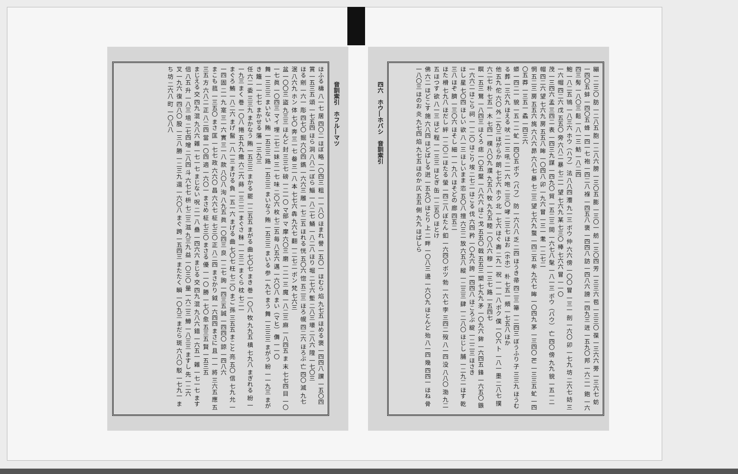ほふる 檮 八一七 居 四〇二 ほぼ 略 一〇四三 粗 一一八〇 ほまれ 譽 一五〇一 ほむら 焰 九七五 ほめる 褒 一四四八 讃 一五〇四 賞 一五三五 頌 一七五四 ほら 洞 八八二 ぼら 鯔 一八二七 鯒 一八二八 ほり 堀 二七六 塹 二八三 壕 二八六 隍 一七〇三
ほる 剜 一六一 彫 四七〇 掘 六〇四 鐫 一六六三 雕 一七二五 ほれる 恍 五〇六 惚 五二三 ほろ 幌 四二六 ほろぶ 亡 四〇 滅 九七 泯 八六九 ホン 体 七〇 奔 三一七 畚 三一八 本 七七六 犇 九六七 翻 一二七二 ボン 梵 七六三
盆 一〇〇三 盜 九三三 ほんど 封 三三七 磅 一二一〇 マ部 マ 摩 六〇三 磨 一二一三 魔 一八二三 麻 一八四五 ま 末 七七四 目 一〇一七 眞 一〇四三 マイ 埋 二七二 妹 三一七 味 二〇六 枚 七二五 毎 八五六 邁 一六〇八 まい（マヒ） 儛 一一〇
舞 一三三三 まいない 賄 一五三三 路 一五三三 まいなう 賄 一五三三 まいる 参 一九七 まう 舞 一三三三 まがう 紛 一一九三 まがき 籬 一一七七 まかせる 藩 一三九三
任 六二 委 三三九 まかなう 賄 一五三三 まかる 罷 一二五五 まがる 曲 七〇七 まき 巻 一〇八 牧 九九五 槙 七九八 まぎれる 紛 一一九三 まく 巻 一〇八 捲 五九九 撒 六二六 蒔 一三二二 まぐさ 秣 一一三二 まくら 枕 七二一
まぐろ 鮪 一八二六 まげ 髷 一八一三 まける 負 一五一六 まげる 曲 七〇七 枉 七二〇 まご 孫 三五五 まこと 亮 五〇 信 七九 允 一一四 固 二一九 寔 三一六 實 三一八 款 八〇八 洵 八九五 眞 一〇四三 良 一二七 詢 一四三五 誠 一四四〇 諒 一四八六
まこも 菰 一三五〇 まさ 匡 一七七 政 六六〇 昌 六六七 柾 七三〇 正 八二四 まさかり 鉞 一六四四 まさに 且 一一 將 三六五 應 五三五 方 六八二 正 八二四 當 一〇四 適 一六〇一 まさめ 柾 七三〇 まさる 優 一一〇 勝 一七〇 愈 五三五 賢 一五三五
まじえる 交 四九 混 九八六 雜 一七一七 まじない 呪 二一八 蠱 一四六六 まじる 交 四九 混 九八六 錯 一六五一 雜 一七一七 ます
倍 八五 升 一八三 培 二七四 增 二八四 斗 六七七 枡 七二三 滋 九三九 益 一〇三〇 量 一六二三 鱒 一八三三 ますし 先 一二六
叉 一九六 復 四八〇 股 一三八 勝 一二三九 還 一六〇八 まぐ 跨 一五四三 またたく 瞬 一〇九三 まだら 斑 六八〇 駁 一七九一 まち 坊 二六八 町 一〇八八
音訓索引　ホフル―マツ
四六　ホウ―ホバシ　音訓索引
繃 一二三〇 肪 一二八五 胞 一二八六 膀 一三〇五 膨 一三〇一 舫 一三〇四 芳 一三三六 苞 一三三〇 葆 一三六六 蒡 一三六七 蚄 一四〇五 蚌 一四〇五 蜂 一四一七 袍 一四二八 褓 一四五八 褒 一四四八 訪 一四八六 謗 一四九三 迸 一五九〇 邦 一六二一 鉋 一六四三 髣 一八〇三 鬆 一八一三 魴 一八二四
鮑 一八二五 鴇 一八三六 ホウ（ハフ） 法 八八四 灋 九一三 ボウ 仲 六六 傍 一〇〇 冒 一三一 剖 一六〇 卯 一七九 坊 二六七 妨 三一六 帽 四二六 戊 五五〇 旁 六八二 暴 七二一 望 七六九 某 七三〇 棒 七六六 冒 一一〇
茂 一三四六 孟 三四二 表 一四三九 謀 一四九〇 貿 一五二三 間 一六七八 髦 一八一三 ボウ（バウ） 亡 四〇 傍 九九 貌 一五一二 帽 四二六 望 七六九 房 五五八 眸 一〇四八 卯 一九六 冒 一三一 耄 一二七二
惘 五二三 房 五五六 旄 六八六 昴 六八七 暴 七二三 望 七六九 蝥 一四二五 牟 九六七 眸 一〇四九 茅 一三四〇 芒 一三三五 虻 一四〇五 莽 一三五一 蟊 一四三六
蟒 一四二一 貌 一五一二 虻 一四〇五 ボウ（バフ） 防 一六八八 乏 二四 ほうき 帚 四二三 箒 一二四三 ぼうふり 孑 三三九 ほうむる 葬 一三六九 ほえる 吠 二一三 吼 二一六 咆 二三〇 哮 二三七 ほお（ホホ） 朴 七五一 頰 一七五八 ほか
他 五九 佗 六〇 外 二九三 ほがらか 朗 七七六 ホク 北 一七六 ほぐ 壽 二九一 祝 一一一八 ボク 僕 一〇六 卜 一八一 墨 二八七 撲 六二七 朴 七五一 木 七四一 樸 八〇九 濮 九五八 牧 九九五 睦 一〇八六 穆 一一三七 路 一五四七
瞑 一五三 鶩 一八四三 ほくろ 痣 一〇五 黶 一八六六 ほこ 戈 五五〇 戟 五五三 槊 七九九 矛 一〇九六 鉾 一六四五 鋒 一六五〇 鏃 一六六二 ほこら 祠 一一二〇 ほこり 埃 二七二 ほこる 伐 六四 矜 一〇九六 誇 一四四八 ほころぶ 綻 一二二三 ほさき
ほし 星 七〇四 ほしい 欲 八一三 ほしいまま 恣 五〇八 擅 六三二 放 六五八 縱 一二三三 肆 一二八〇 ほじし 脯 一二九二 ほす 乾 三八 ほぞ 臍 一三〇六 ほそし 細 一一九八 ほそどの 廊 四五二
ほた 榾 七九八 ほだし 絆 一二〇二 ほたる 螢 一四二八 ぼたん 釦 一六四〇 ボツ 勃 一六七 孛 三四二 歿 八一四 没 八八〇 渤 九二五 ほつす 欲 八一三 ほど 程 一一三三 ほとぎ 缶 一二五〇 ほとけ
佛 六二 ほどこす 施 六八四 ほどばしる 迸 一五九〇 ほとり 上 二 畔 一〇八三 邊 一六〇九 ほとんど 殆 八一四 幾 四四一 ほね 骨 一八〇三 ほのお 炎 九七四 焰 九七五 ほのか 仄 五五 側 九九 ほばしら